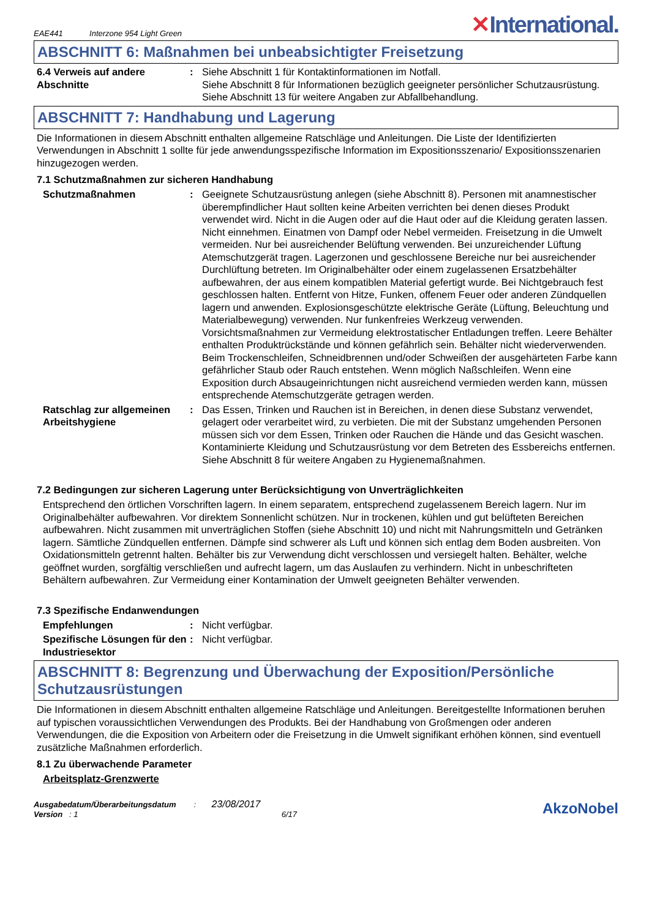EAE441 Interzone 954 Light Green
✕International.
ABSCHNITT 6: Maßnahmen bei unbeabsichtigter Freisetzung
6.4 Verweis auf andere Abschnitte
: Siehe Abschnitt 1 für Kontaktinformationen im Notfall.
Siehe Abschnitt 8 für Informationen bezüglich geeigneter persönlicher Schutzausrüstung.
Siehe Abschnitt 13 für weitere Angaben zur Abfallbehandlung.
ABSCHNITT 7: Handhabung und Lagerung
Die Informationen in diesem Abschnitt enthalten allgemeine Ratschläge und Anleitungen. Die Liste der Identifizierten Verwendungen in Abschnitt 1 sollte für jede anwendungsspezifische Information im Expositionsszenario/ Expositionsszenarien hinzugezogen werden.
7.1 Schutzmaßnahmen zur sicheren Handhabung
Schutzmaßnahmen : Geeignete Schutzausrüstung anlegen (siehe Abschnitt 8). Personen mit anamnestischer überempfindlicher Haut sollten keine Arbeiten verrichten bei denen dieses Produkt verwendet wird. Nicht in die Augen oder auf die Haut oder auf die Kleidung geraten lassen. Nicht einnehmen. Einatmen von Dampf oder Nebel vermeiden. Freisetzung in die Umwelt vermeiden. Nur bei ausreichender Belüftung verwenden. Bei unzureichender Lüftung Atemschutzgerät tragen. Lagerzonen und geschlossene Bereiche nur bei ausreichender Durchlüftung betreten. Im Originalbehälter oder einem zugelassenen Ersatzbehälter aufbewahren, der aus einem kompatiblen Material gefertigt wurde. Bei Nichtgebrauch fest geschlossen halten. Entfernt von Hitze, Funken, offenem Feuer oder anderen Zündquellen lagern und anwenden. Explosionsgeschützte elektrische Geräte (Lüftung, Beleuchtung und Materialbewegung) verwenden. Nur funkenfreies Werkzeug verwenden. Vorsichtsmaßnahmen zur Vermeidung elektrostatischer Entladungen treffen. Leere Behälter enthalten Produktrückstände und können gefährlich sein. Behälter nicht wiederverwenden. Beim Trockenschleifen, Schneidbrennen und/oder Schweißen der ausgehärteten Farbe kann gefährlicher Staub oder Rauch entstehen. Wenn möglich Naßschleifen. Wenn eine Exposition durch Absaugeinrichtungen nicht ausreichend vermieden werden kann, müssen entsprechende Atemschutzgeräte getragen werden.
Ratschlag zur allgemeinen Arbeitshygiene
: Das Essen, Trinken und Rauchen ist in Bereichen, in denen diese Substanz verwendet, gelagert oder verarbeitet wird, zu verbieten. Die mit der Substanz umgehenden Personen müssen sich vor dem Essen, Trinken oder Rauchen die Hände und das Gesicht waschen. Kontaminierte Kleidung und Schutzausrüstung vor dem Betreten des Essbereichs entfernen. Siehe Abschnitt 8 für weitere Angaben zu Hygienemaßnahmen.
7.2 Bedingungen zur sicheren Lagerung unter Berücksichtigung von Unverträglichkeiten
Entsprechend den örtlichen Vorschriften lagern. In einem separatem, entsprechend zugelassenem Bereich lagern. Nur im Originalbehälter aufbewahren. Vor direktem Sonnenlicht schützen. Nur in trockenen, kühlen und gut belüfteten Bereichen aufbewahren. Nicht zusammen mit unverträglichen Stoffen (siehe Abschnitt 10) und nicht mit Nahrungsmitteln und Getränken lagern. Sämtliche Zündquellen entfernen. Dämpfe sind schwerer als Luft und können sich entlag dem Boden ausbreiten. Von Oxidationsmitteln getrennt halten. Behälter bis zur Verwendung dicht verschlossen und versiegelt halten. Behälter, welche geöffnet wurden, sorgfältig verschließen und aufrecht lagern, um das Auslaufen zu verhindern. Nicht in unbeschrifteten Behältern aufbewahren. Zur Vermeidung einer Kontamination der Umwelt geeigneten Behälter verwenden.
7.3 Spezifische Endanwendungen
Empfehlungen : Nicht verfügbar.
Spezifische Lösungen für den Industriesektor
: Nicht verfügbar.
ABSCHNITT 8: Begrenzung und Überwachung der Exposition/Persönliche Schutzausrüstungen
Die Informationen in diesem Abschnitt enthalten allgemeine Ratschläge und Anleitungen. Bereitgestellte Informationen beruhen auf typischen voraussichtlichen Verwendungen des Produkts. Bei der Handhabung von Großmengen oder anderen Verwendungen, die die Exposition von Arbeitern oder die Freisetzung in die Umwelt signifikant erhöhen können, sind eventuell zusätzliche Maßnahmen erforderlich.
8.1 Zu überwachende Parameter
Arbeitsplatz-Grenzwerte
Ausgabedatum/Überarbeitungsdatum : 23/08/2017
Version : 1 6/17
AkzoNobel